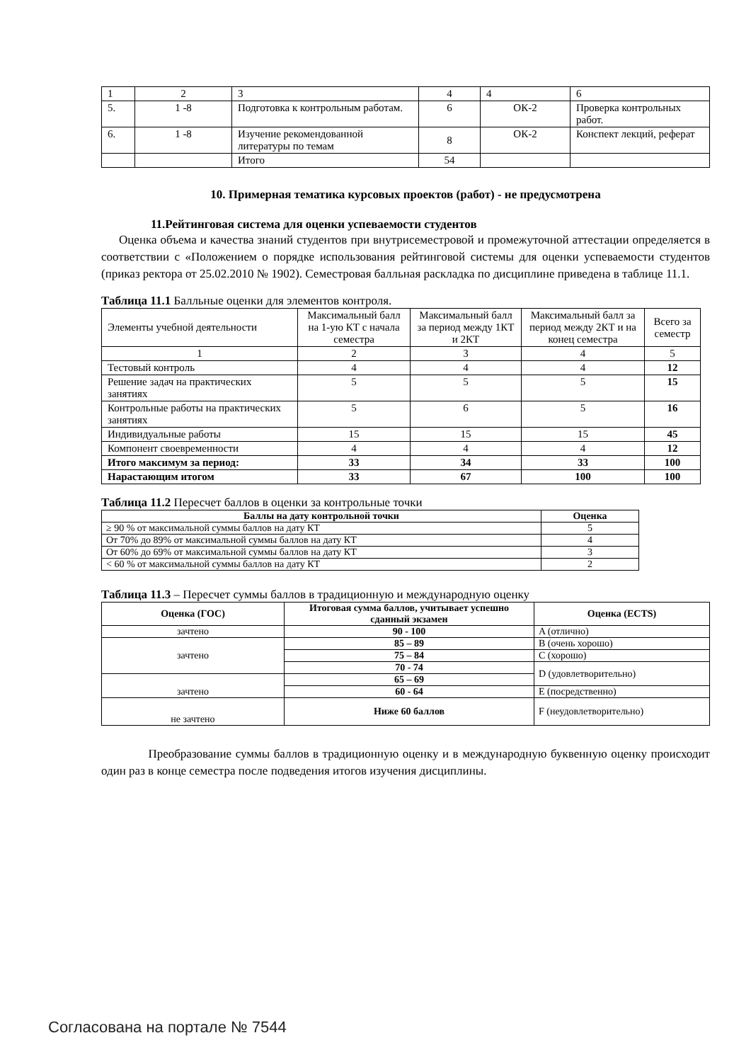| 1 | 2 | 3 | 4 | 4 | 6 |
| 5. | 1 -8 | Подготовка к контрольным работам. | 6 | ОК-2 | Проверка контрольных работ. |
| 6. | 1 -8 | Изучение рекомендованной литературы по темам | 8 | ОК-2 | Конспект лекций, реферат |
| | | Итого | 54 | | |
10. Примерная тематика курсовых проектов (работ) - не предусмотрена
11.Рейтинговая система для оценки успеваемости студентов
Оценка объема и качества знаний студентов при внутрисеместровой и промежуточной аттестации определяется в соответствии с «Положением о порядке использования рейтинговой системы для оценки успеваемости студентов (приказ ректора от 25.02.2010 № 1902). Семестровая балльная раскладка по дисциплине приведена в таблице 11.1.
Таблица 11.1 Балльные оценки для элементов контроля.
| Элементы учебной деятельности | Максимальный балл на 1-ую КТ с начала семестра | Максимальный балл за период между 1КТ и 2КТ | Максимальный балл за период между 2КТ и на конец семестра | Всего за семестр |
| 1 | 2 | 3 | 4 | 5 |
| Тестовый контроль | 4 | 4 | 4 | 12 |
| Решение задач на практических занятиях | 5 | 5 | 5 | 15 |
| Контрольные работы на практических занятиях | 5 | 6 | 5 | 16 |
| Индивидуальные работы | 15 | 15 | 15 | 45 |
| Компонент своевременности | 4 | 4 | 4 | 12 |
| Итого максимум за период: | 33 | 34 | 33 | 100 |
| Нарастающим итогом | 33 | 67 | 100 | 100 |
Таблица 11.2 Пересчет баллов в оценки за контрольные точки
| Баллы на дату контрольной точки | Оценка |
| ≥ 90 % от максимальной суммы баллов на дату КТ | 5 |
| От 70% до 89% от максимальной суммы баллов на дату КТ | 4 |
| От 60% до 69% от максимальной суммы баллов на дату КТ | 3 |
| < 60 % от максимальной суммы баллов на дату КТ | 2 |
Таблица 11.3 – Пересчет суммы баллов в традиционную и международную оценку
| Оценка (ГОС) | Итоговая сумма баллов, учитывает успешно сданный экзамен | Оценка (ECTS) |
| зачтено | 90 - 100 | A (отлично) |
| зачтено | 85 – 89 | B (очень хорошо) |
| | 75 – 84 | C (хорошо) |
| | 70 - 74 | D (удовлетворительно) |
| зачтено | 65 – 69 | |
| | 60 - 64 | E (посредственно) |
| не зачтено | Ниже 60 баллов | F (неудовлетворительно) |
Преобразование суммы баллов в традиционную оценку и в международную буквенную оценку происходит один раз в конце семестра после подведения итогов изучения дисциплины.
Согласована на портале № 7544